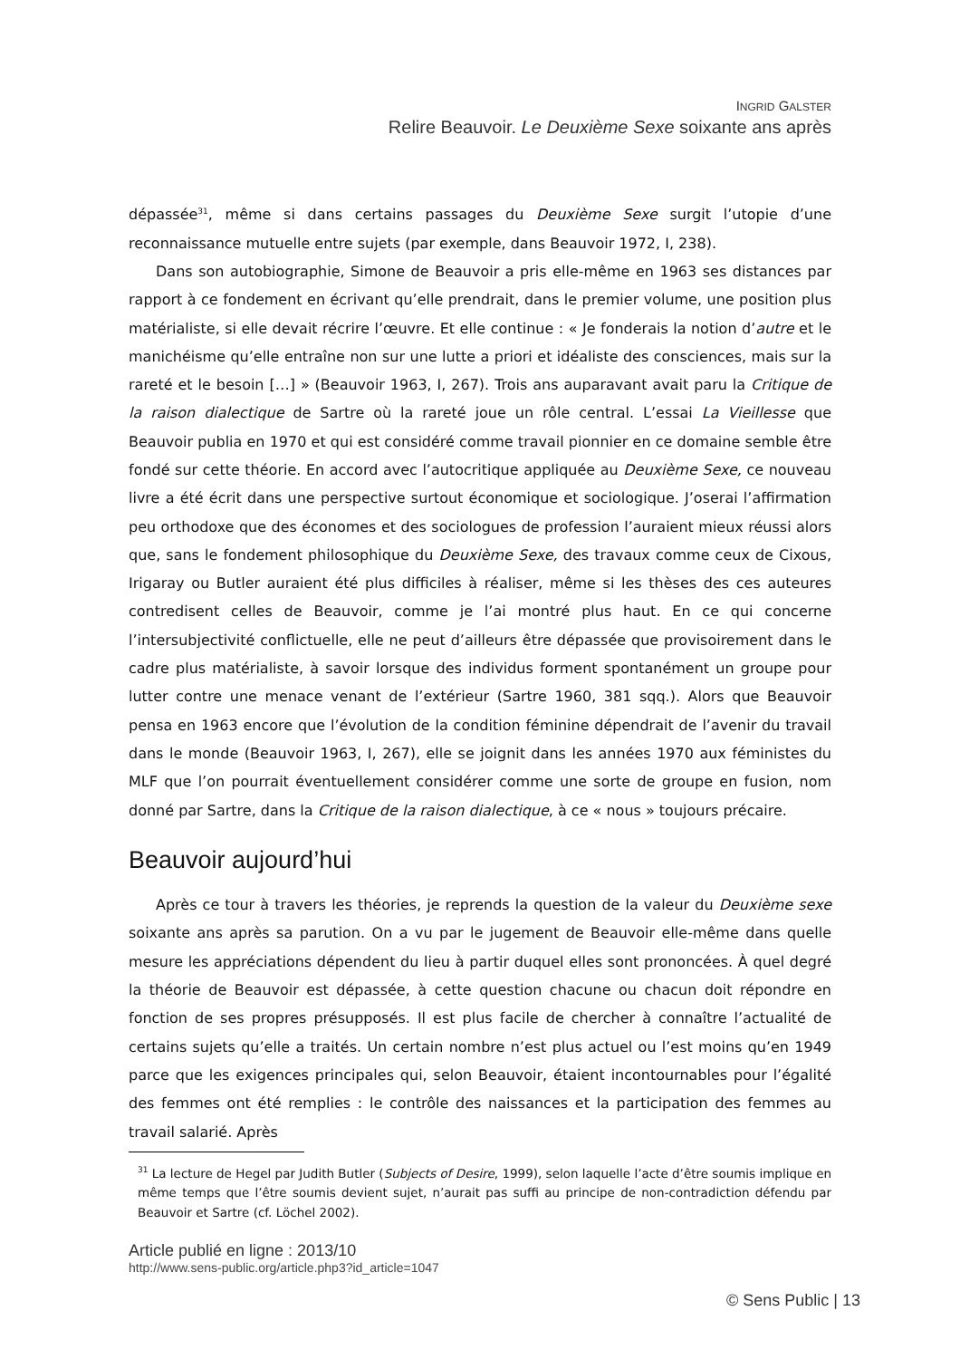INGRID GALSTER
Relire Beauvoir. Le Deuxième Sexe soixante ans après
dépassée<sup>31</sup>, même si dans certains passages du Deuxième Sexe surgit l’utopie d’une reconnaissance mutuelle entre sujets (par exemple, dans Beauvoir 1972, I, 238).
Dans son autobiographie, Simone de Beauvoir a pris elle-même en 1963 ses distances par rapport à ce fondement en écrivant qu’elle prendrait, dans le premier volume, une position plus matérialiste, si elle devait récrire l’œuvre. Et elle continue : « Je fonderais la notion d’autre et le manichéisme qu’elle entraîne non sur une lutte a priori et idéaliste des consciences, mais sur la rareté et le besoin […] » (Beauvoir 1963, I, 267). Trois ans auparavant avait paru la Critique de la raison dialectique de Sartre où la rareté joue un rôle central. L’essai La Vieillesse que Beauvoir publia en 1970 et qui est considéré comme travail pionnier en ce domaine semble être fondé sur cette théorie. En accord avec l’autocritique appliquée au Deuxième Sexe, ce nouveau livre a été écrit dans une perspective surtout économique et sociologique. J’oserai l’affirmation peu orthodoxe que des économes et des sociologues de profession l’auraient mieux réussi alors que, sans le fondement philosophique du Deuxième Sexe, des travaux comme ceux de Cixous, Irigaray ou Butler auraient été plus difficiles à réaliser, même si les thèses des ces auteures contredisent celles de Beauvoir, comme je l’ai montré plus haut. En ce qui concerne l’intersubjectivité conflictuelle, elle ne peut d’ailleurs être dépassée que provisoirement dans le cadre plus matérialiste, à savoir lorsque des individus forment spontanément un groupe pour lutter contre une menace venant de l’extérieur (Sartre 1960, 381 sqq.). Alors que Beauvoir pensa en 1963 encore que l’évolution de la condition féminine dépendrait de l’avenir du travail dans le monde (Beauvoir 1963, I, 267), elle se joignit dans les années 1970 aux féministes du MLF que l’on pourrait éventuellement considérer comme une sorte de groupe en fusion, nom donné par Sartre, dans la Critique de la raison dialectique, à ce « nous » toujours précaire.
Beauvoir aujourd’hui
Après ce tour à travers les théories, je reprends la question de la valeur du Deuxième sexe soixante ans après sa parution. On a vu par le jugement de Beauvoir elle-même dans quelle mesure les appréciations dépendent du lieu à partir duquel elles sont prononcées. À quel degré la théorie de Beauvoir est dépassée, à cette question chacune ou chacun doit répondre en fonction de ses propres présupposés. Il est plus facile de chercher à connaître l’actualité de certains sujets qu’elle a traités. Un certain nombre n’est plus actuel ou l’est moins qu’en 1949 parce que les exigences principales qui, selon Beauvoir, étaient incontournables pour l’égalité des femmes ont été remplies : le contrôle des naissances et la participation des femmes au travail salarié. Après
<sup>31</sup> La lecture de Hegel par Judith Butler (Subjects of Desire, 1999), selon laquelle l’acte d’être soumis implique en même temps que l’être soumis devient sujet, n’aurait pas suffi au principe de non-contradiction défendu par Beauvoir et Sartre (cf. Löchel 2002).
Article publié en ligne : 2013/10
http://www.sens-public.org/article.php3?id_article=1047
© Sens Public | 13